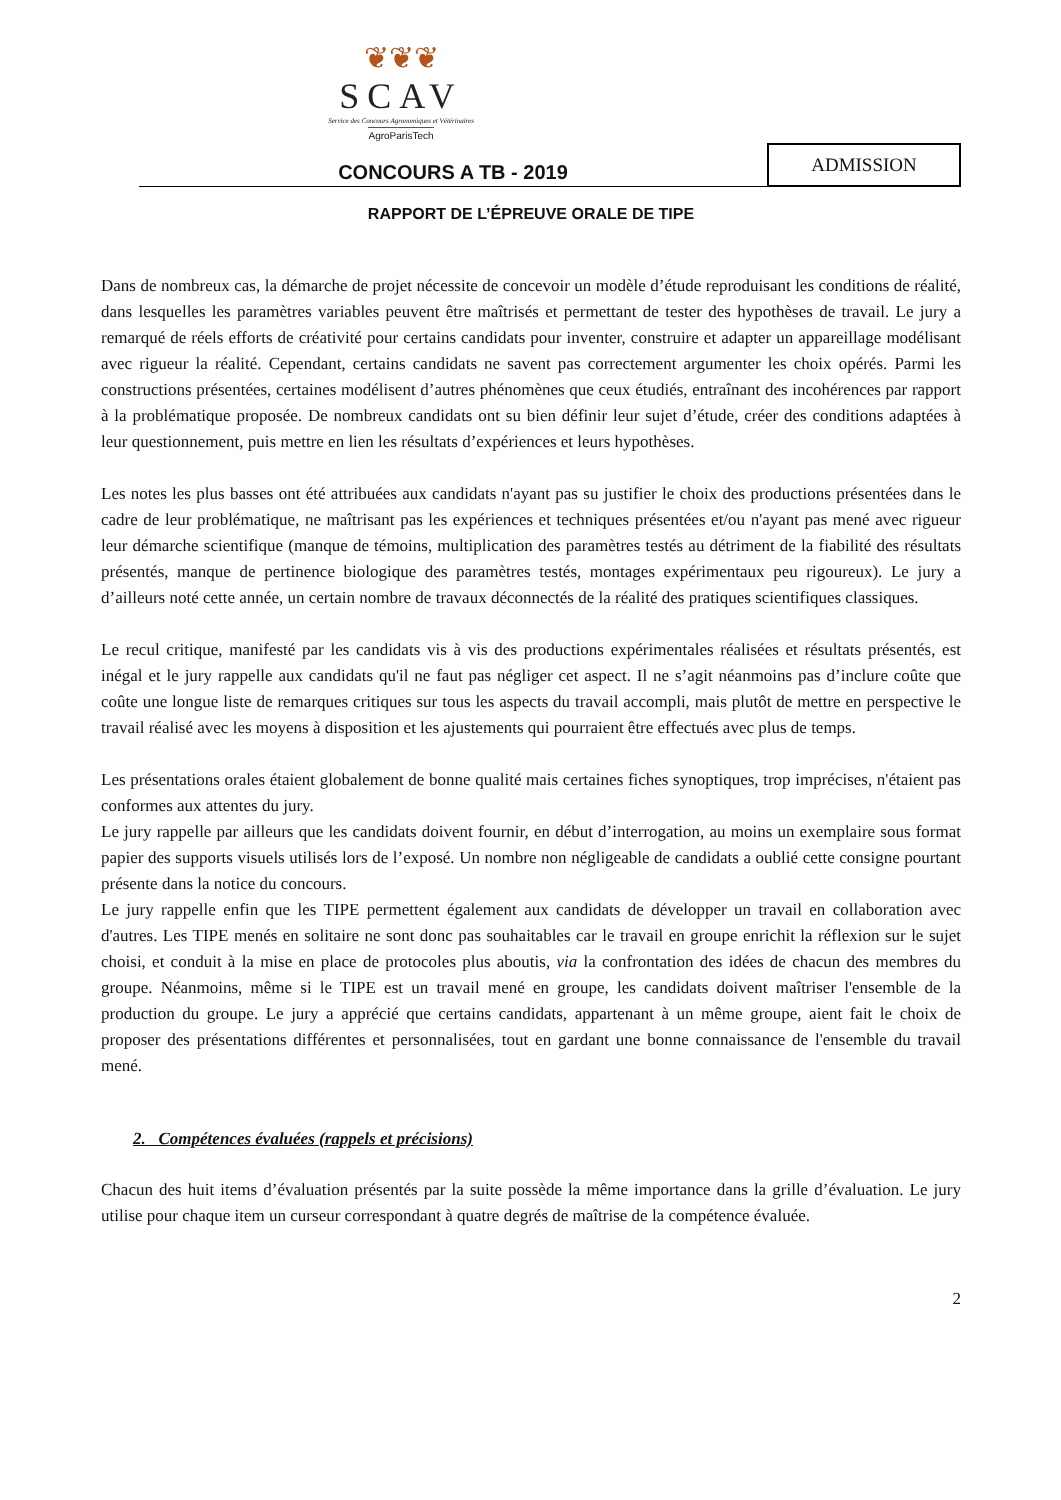❦❦❦
SCAV
Service des Concours Agronomiques et Vétérinaires
AgroParisTech
CONCOURS A TB - 2019
ADMISSION
RAPPORT DE L’ÉPREUVE ORALE DE TIPE
Dans de nombreux cas, la démarche de projet nécessite de concevoir un modèle d’étude reproduisant les conditions de réalité, dans lesquelles les paramètres variables peuvent être maîtrisés et permettant de tester des hypothèses de travail. Le jury a remarqué de réels efforts de créativité pour certains candidats pour inventer, construire et adapter un appareillage modélisant avec rigueur la réalité. Cependant, certains candidats ne savent pas correctement argumenter les choix opérés. Parmi les constructions présentées, certaines modélisent d’autres phénomènes que ceux étudiés, entraînant des incohérences par rapport à la problématique proposée. De nombreux candidats ont su bien définir leur sujet d’étude, créer des conditions adaptées à leur questionnement, puis mettre en lien les résultats d’expériences et leurs hypothèses.
Les notes les plus basses ont été attribuées aux candidats n'ayant pas su justifier le choix des productions présentées dans le cadre de leur problématique, ne maîtrisant pas les expériences et techniques présentées et/ou n'ayant pas mené avec rigueur leur démarche scientifique (manque de témoins, multiplication des paramètres testés au détriment de la fiabilité des résultats présentés, manque de pertinence biologique des paramètres testés, montages expérimentaux peu rigoureux). Le jury a d’ailleurs noté cette année, un certain nombre de travaux déconnectés de la réalité des pratiques scientifiques classiques.
Le recul critique, manifesté par les candidats vis à vis des productions expérimentales réalisées et résultats présentés, est inégal et le jury rappelle aux candidats qu'il ne faut pas négliger cet aspect. Il ne s’agit néanmoins pas d’inclure coûte que coûte une longue liste de remarques critiques sur tous les aspects du travail accompli, mais plutôt de mettre en perspective le travail réalisé avec les moyens à disposition et les ajustements qui pourraient être effectués avec plus de temps.
Les présentations orales étaient globalement de bonne qualité mais certaines fiches synoptiques, trop imprécises, n'étaient pas conformes aux attentes du jury.
Le jury rappelle par ailleurs que les candidats doivent fournir, en début d’interrogation, au moins un exemplaire sous format papier des supports visuels utilisés lors de l’exposé. Un nombre non négligeable de candidats a oublié cette consigne pourtant présente dans la notice du concours.
Le jury rappelle enfin que les TIPE permettent également aux candidats de développer un travail en collaboration avec d'autres. Les TIPE menés en solitaire ne sont donc pas souhaitables car le travail en groupe enrichit la réflexion sur le sujet choisi, et conduit à la mise en place de protocoles plus aboutis, via la confrontation des idées de chacun des membres du groupe. Néanmoins, même si le TIPE est un travail mené en groupe, les candidats doivent maîtriser l'ensemble de la production du groupe. Le jury a apprécié que certains candidats, appartenant à un même groupe, aient fait le choix de proposer des présentations différentes et personnalisées, tout en gardant une bonne connaissance de l'ensemble du travail mené.
2. Compétences évaluées (rappels et précisions)
Chacun des huit items d’évaluation présentés par la suite possède la même importance dans la grille d’évaluation. Le jury utilise pour chaque item un curseur correspondant à quatre degrés de maîtrise de la compétence évaluée.
2